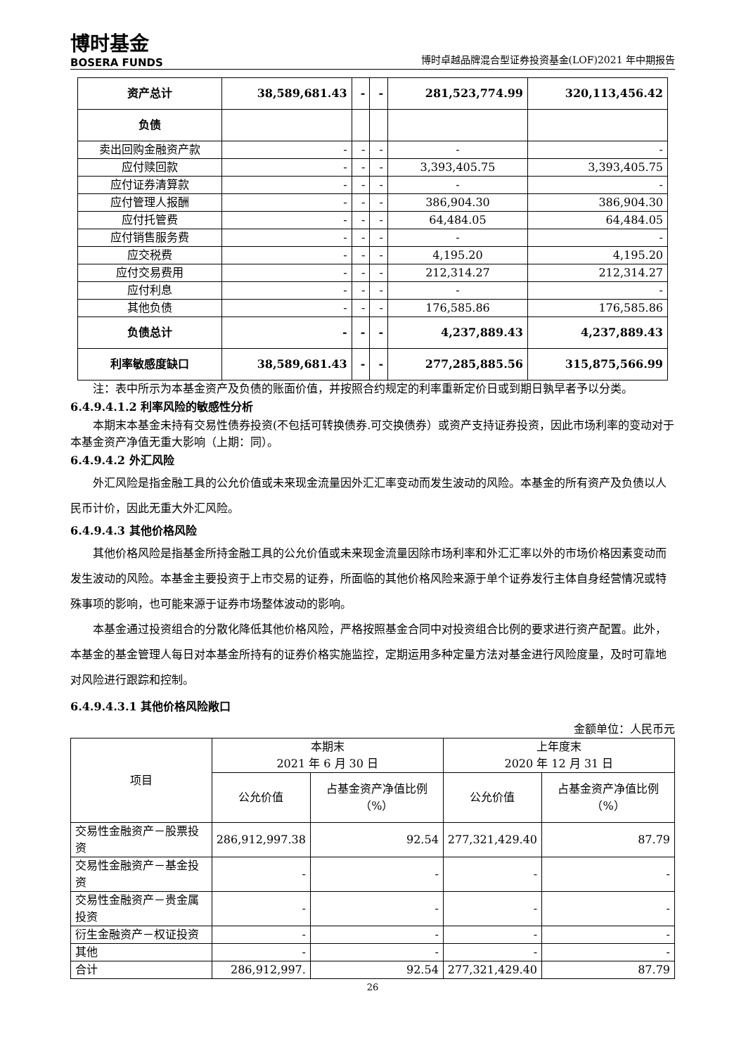博时基金
BOSERA FUNDS
博时卓越品牌混合型证券投资基金(LOF)2021 年中期报告
| 资产总计 | 38,589,681.43 | - | - | 281,523,774.99 | 320,113,456.42 |
| 负债 | | | | | |
| 卖出回购金融资产款 | - | - | - | - | - |
| 应付赎回款 | - | - | - | 3,393,405.75 | 3,393,405.75 |
| 应付证券清算款 | - | - | - | - | - |
| 应付管理人报酬 | - | - | - | 386,904.30 | 386,904.30 |
| 应付托管费 | - | - | - | 64,484.05 | 64,484.05 |
| 应付销售服务费 | - | - | - | - | - |
| 应交税费 | - | - | - | 4,195.20 | 4,195.20 |
| 应付交易费用 | - | - | - | 212,314.27 | 212,314.27 |
| 应付利息 | - | - | - | - | - |
| 其他负债 | - | - | - | 176,585.86 | 176,585.86 |
| 负债总计 | - | - | - | 4,237,889.43 | 4,237,889.43 |
| 利率敏感度缺口 | 38,589,681.43 | - | - | 277,285,885.56 | 315,875,566.99 |
注：表中所示为本基金资产及负债的账面价值，并按照合约规定的利率重新定价日或到期日孰早者予以分类。
6.4.9.4.1.2 利率风险的敏感性分析
本期末本基金未持有交易性债券投资(不包括可转换债券.可交换债券）或资产支持证券投资，因此市场利率的变动对于本基金资产净值无重大影响（上期：同）。
6.4.9.4.2 外汇风险
外汇风险是指金融工具的公允价值或未来现金流量因外汇汇率变动而发生波动的风险。本基金的所有资产及负债以人民币计价，因此无重大外汇风险。
6.4.9.4.3 其他价格风险
其他价格风险是指基金所持金融工具的公允价值或未来现金流量因除市场利率和外汇汇率以外的市场价格因素变动而发生波动的风险。本基金主要投资于上市交易的证券，所面临的其他价格风险来源于单个证券发行主体自身经营情况或特殊事项的影响，也可能来源于证券市场整体波动的影响。
本基金通过投资组合的分散化降低其他价格风险，严格按照基金合同中对投资组合比例的要求进行资产配置。此外，本基金的基金管理人每日对本基金所持有的证券价格实施监控，定期运用多种定量方法对基金进行风险度量，及时可靠地对风险进行跟踪和控制。
6.4.9.4.3.1 其他价格风险敞口
金额单位：人民币元
| 项目 | 本期末 2021 年 6 月 30 日 | | 上年度末 2020 年 12 月 31 日 | |
| --- | --- | --- | --- | --- |
| | 公允价值 | 占基金资产净值比例（%） | 公允价值 | 占基金资产净值比例（%） |
| 交易性金融资产－股票投资 | 286,912,997.38 | 92.54 | 277,321,429.40 | 87.79 |
| 交易性金融资产－基金投资 | - | - | - | - |
| 交易性金融资产－贵金属投资 | - | - | - | - |
| 衍生金融资产－权证投资 | - | - | - | - |
| 其他 | - | - | - | - |
| 合计 | 286,912,997. | 92.54 | 277,321,429.40 | 87.79 |
26